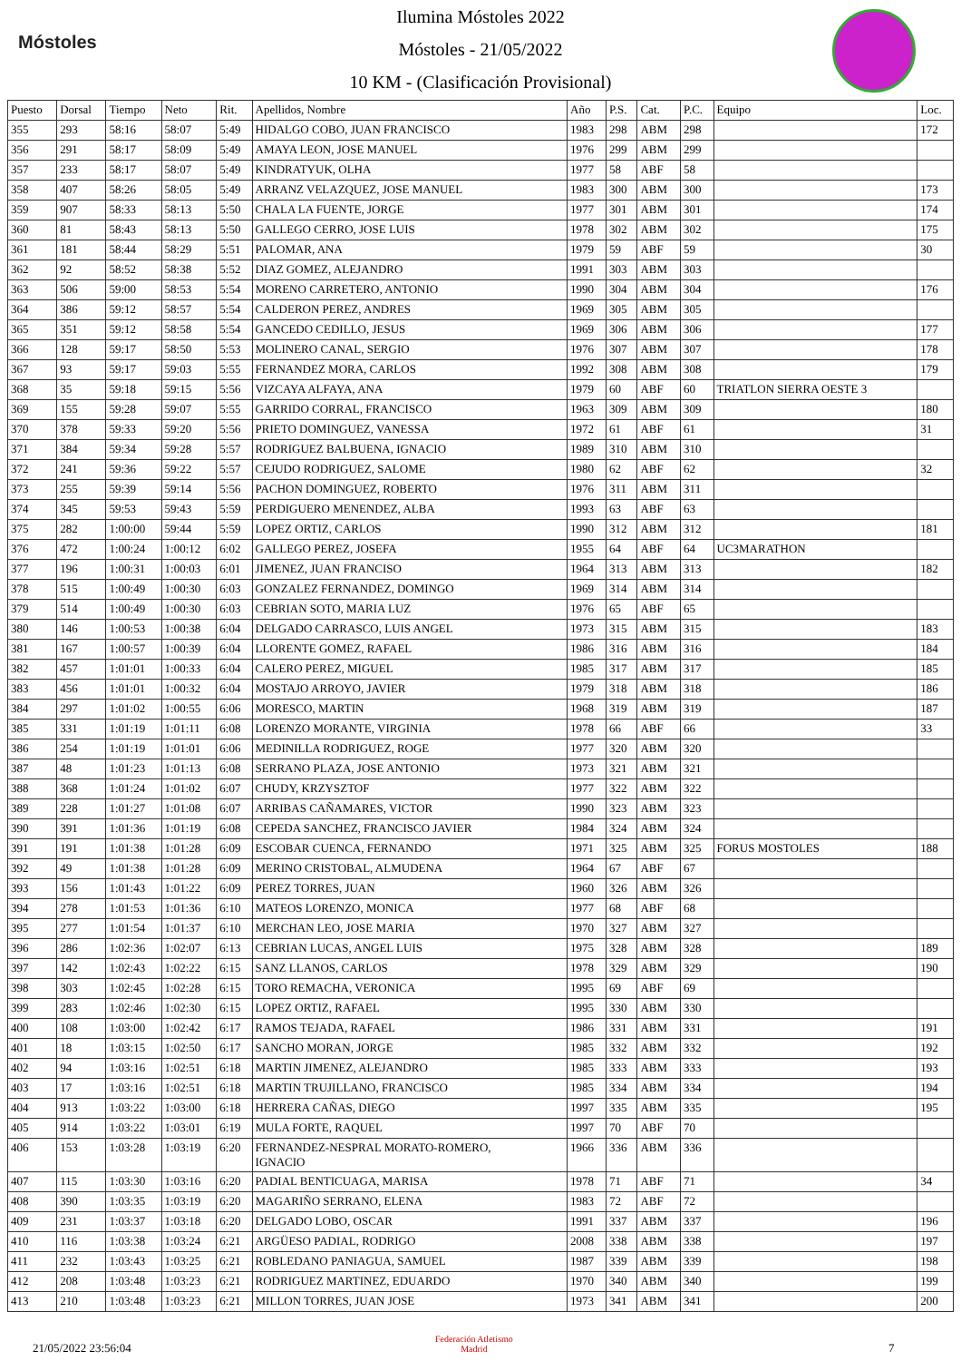Móstoles
Ilumina Móstoles 2022
Móstoles - 21/05/2022
10 KM - (Clasificación Provisional)
| Puesto | Dorsal | Tiempo | Neto | Rit. | Apellidos, Nombre | Año | P.S. | Cat. | P.C. | Equipo | Loc. |
| --- | --- | --- | --- | --- | --- | --- | --- | --- | --- | --- | --- |
| 355 | 293 | 58:16 | 58:07 | 5:49 | HIDALGO COBO, JUAN FRANCISCO | 1983 | 298 | ABM | 298 | | 172 |
| 356 | 291 | 58:17 | 58:09 | 5:49 | AMAYA LEON, JOSE MANUEL | 1976 | 299 | ABM | 299 | | |
| 357 | 233 | 58:17 | 58:07 | 5:49 | KINDRATYUK, OLHA | 1977 | 58 | ABF | 58 | | |
| 358 | 407 | 58:26 | 58:05 | 5:49 | ARRANZ VELAZQUEZ, JOSE MANUEL | 1983 | 300 | ABM | 300 | | 173 |
| 359 | 907 | 58:33 | 58:13 | 5:50 | CHALA LA FUENTE, JORGE | 1977 | 301 | ABM | 301 | | 174 |
| 360 | 81 | 58:43 | 58:13 | 5:50 | GALLEGO CERRO, JOSE LUIS | 1978 | 302 | ABM | 302 | | 175 |
| 361 | 181 | 58:44 | 58:29 | 5:51 | PALOMAR, ANA | 1979 | 59 | ABF | 59 | | 30 |
| 362 | 92 | 58:52 | 58:38 | 5:52 | DIAZ GOMEZ, ALEJANDRO | 1991 | 303 | ABM | 303 | | |
| 363 | 506 | 59:00 | 58:53 | 5:54 | MORENO CARRETERO, ANTONIO | 1990 | 304 | ABM | 304 | | 176 |
| 364 | 386 | 59:12 | 58:57 | 5:54 | CALDERON PEREZ, ANDRES | 1969 | 305 | ABM | 305 | | |
| 365 | 351 | 59:12 | 58:58 | 5:54 | GANCEDO CEDILLO, JESUS | 1969 | 306 | ABM | 306 | | 177 |
| 366 | 128 | 59:17 | 58:50 | 5:53 | MOLINERO CANAL, SERGIO | 1976 | 307 | ABM | 307 | | 178 |
| 367 | 93 | 59:17 | 59:03 | 5:55 | FERNANDEZ MORA, CARLOS | 1992 | 308 | ABM | 308 | | 179 |
| 368 | 35 | 59:18 | 59:15 | 5:56 | VIZCAYA ALFAYA, ANA | 1979 | 60 | ABF | 60 | TRIATLON SIERRA OESTE 3 | |
| 369 | 155 | 59:28 | 59:07 | 5:55 | GARRIDO CORRAL, FRANCISCO | 1963 | 309 | ABM | 309 | | 180 |
| 370 | 378 | 59:33 | 59:20 | 5:56 | PRIETO DOMINGUEZ, VANESSA | 1972 | 61 | ABF | 61 | | 31 |
| 371 | 384 | 59:34 | 59:28 | 5:57 | RODRIGUEZ BALBUENA, IGNACIO | 1989 | 310 | ABM | 310 | | |
| 372 | 241 | 59:36 | 59:22 | 5:57 | CEJUDO RODRIGUEZ, SALOME | 1980 | 62 | ABF | 62 | | 32 |
| 373 | 255 | 59:39 | 59:14 | 5:56 | PACHON DOMINGUEZ, ROBERTO | 1976 | 311 | ABM | 311 | | |
| 374 | 345 | 59:53 | 59:43 | 5:59 | PERDIGUERO MENENDEZ, ALBA | 1993 | 63 | ABF | 63 | | |
| 375 | 282 | 1:00:00 | 59:44 | 5:59 | LOPEZ ORTIZ, CARLOS | 1990 | 312 | ABM | 312 | | 181 |
| 376 | 472 | 1:00:24 | 1:00:12 | 6:02 | GALLEGO PEREZ, JOSEFA | 1955 | 64 | ABF | 64 | UC3MARATHON | |
| 377 | 196 | 1:00:31 | 1:00:03 | 6:01 | JIMENEZ, JUAN FRANCISO | 1964 | 313 | ABM | 313 | | 182 |
| 378 | 515 | 1:00:49 | 1:00:30 | 6:03 | GONZALEZ FERNANDEZ, DOMINGO | 1969 | 314 | ABM | 314 | | |
| 379 | 514 | 1:00:49 | 1:00:30 | 6:03 | CEBRIAN SOTO, MARIA LUZ | 1976 | 65 | ABF | 65 | | |
| 380 | 146 | 1:00:53 | 1:00:38 | 6:04 | DELGADO CARRASCO, LUIS ANGEL | 1973 | 315 | ABM | 315 | | 183 |
| 381 | 167 | 1:00:57 | 1:00:39 | 6:04 | LLORENTE GOMEZ, RAFAEL | 1986 | 316 | ABM | 316 | | 184 |
| 382 | 457 | 1:01:01 | 1:00:33 | 6:04 | CALERO PEREZ, MIGUEL | 1985 | 317 | ABM | 317 | | 185 |
| 383 | 456 | 1:01:01 | 1:00:32 | 6:04 | MOSTAJO ARROYO, JAVIER | 1979 | 318 | ABM | 318 | | 186 |
| 384 | 297 | 1:01:02 | 1:00:55 | 6:06 | MORESCO, MARTIN | 1968 | 319 | ABM | 319 | | 187 |
| 385 | 331 | 1:01:19 | 1:01:11 | 6:08 | LORENZO MORANTE, VIRGINIA | 1978 | 66 | ABF | 66 | | 33 |
| 386 | 254 | 1:01:19 | 1:01:01 | 6:06 | MEDINILLA RODRIGUEZ, ROGE | 1977 | 320 | ABM | 320 | | |
| 387 | 48 | 1:01:23 | 1:01:13 | 6:08 | SERRANO PLAZA, JOSE ANTONIO | 1973 | 321 | ABM | 321 | | |
| 388 | 368 | 1:01:24 | 1:01:02 | 6:07 | CHUDY, KRZYSZTOF | 1977 | 322 | ABM | 322 | | |
| 389 | 228 | 1:01:27 | 1:01:08 | 6:07 | ARRIBAS CAÑAMARES, VICTOR | 1990 | 323 | ABM | 323 | | |
| 390 | 391 | 1:01:36 | 1:01:19 | 6:08 | CEPEDA SANCHEZ, FRANCISCO JAVIER | 1984 | 324 | ABM | 324 | | |
| 391 | 191 | 1:01:38 | 1:01:28 | 6:09 | ESCOBAR CUENCA, FERNANDO | 1971 | 325 | ABM | 325 | FORUS MOSTOLES | 188 |
| 392 | 49 | 1:01:38 | 1:01:28 | 6:09 | MERINO CRISTOBAL, ALMUDENA | 1964 | 67 | ABF | 67 | | |
| 393 | 156 | 1:01:43 | 1:01:22 | 6:09 | PEREZ TORRES, JUAN | 1960 | 326 | ABM | 326 | | |
| 394 | 278 | 1:01:53 | 1:01:36 | 6:10 | MATEOS LORENZO, MONICA | 1977 | 68 | ABF | 68 | | |
| 395 | 277 | 1:01:54 | 1:01:37 | 6:10 | MERCHAN LEO, JOSE MARIA | 1970 | 327 | ABM | 327 | | |
| 396 | 286 | 1:02:36 | 1:02:07 | 6:13 | CEBRIAN LUCAS, ANGEL LUIS | 1975 | 328 | ABM | 328 | | 189 |
| 397 | 142 | 1:02:43 | 1:02:22 | 6:15 | SANZ LLANOS, CARLOS | 1978 | 329 | ABM | 329 | | 190 |
| 398 | 303 | 1:02:45 | 1:02:28 | 6:15 | TORO REMACHA, VERONICA | 1995 | 69 | ABF | 69 | | |
| 399 | 283 | 1:02:46 | 1:02:30 | 6:15 | LOPEZ ORTIZ, RAFAEL | 1995 | 330 | ABM | 330 | | |
| 400 | 108 | 1:03:00 | 1:02:42 | 6:17 | RAMOS TEJADA, RAFAEL | 1986 | 331 | ABM | 331 | | 191 |
| 401 | 18 | 1:03:15 | 1:02:50 | 6:17 | SANCHO MORAN, JORGE | 1985 | 332 | ABM | 332 | | 192 |
| 402 | 94 | 1:03:16 | 1:02:51 | 6:18 | MARTIN JIMENEZ, ALEJANDRO | 1985 | 333 | ABM | 333 | | 193 |
| 403 | 17 | 1:03:16 | 1:02:51 | 6:18 | MARTIN TRUJILLANO, FRANCISCO | 1985 | 334 | ABM | 334 | | 194 |
| 404 | 913 | 1:03:22 | 1:03:00 | 6:18 | HERRERA CAÑAS, DIEGO | 1997 | 335 | ABM | 335 | | 195 |
| 405 | 914 | 1:03:22 | 1:03:01 | 6:19 | MULA FORTE, RAQUEL | 1997 | 70 | ABF | 70 | | |
| 406 | 153 | 1:03:28 | 1:03:19 | 6:20 | FERNANDEZ-NESPRAL MORATO-ROMERO, IGNACIO | 1966 | 336 | ABM | 336 | | |
| 407 | 115 | 1:03:30 | 1:03:16 | 6:20 | PADIAL BENTICUAGA, MARISA | 1978 | 71 | ABF | 71 | | 34 |
| 408 | 390 | 1:03:35 | 1:03:19 | 6:20 | MAGARIÑO SERRANO, ELENA | 1983 | 72 | ABF | 72 | | |
| 409 | 231 | 1:03:37 | 1:03:18 | 6:20 | DELGADO LOBO, OSCAR | 1991 | 337 | ABM | 337 | | 196 |
| 410 | 116 | 1:03:38 | 1:03:24 | 6:21 | ARGÜESO PADIAL, RODRIGO | 2008 | 338 | ABM | 338 | | 197 |
| 411 | 232 | 1:03:43 | 1:03:25 | 6:21 | ROBLEDANO PANIAGUA, SAMUEL | 1987 | 339 | ABM | 339 | | 198 |
| 412 | 208 | 1:03:48 | 1:03:23 | 6:21 | RODRIGUEZ MARTINEZ, EDUARDO | 1970 | 340 | ABM | 340 | | 199 |
| 413 | 210 | 1:03:48 | 1:03:23 | 6:21 | MILLON TORRES, JUAN JOSE | 1973 | 341 | ABM | 341 | | 200 |
21/05/2022 23:56:04
Federación Atletismo
Madrid
7